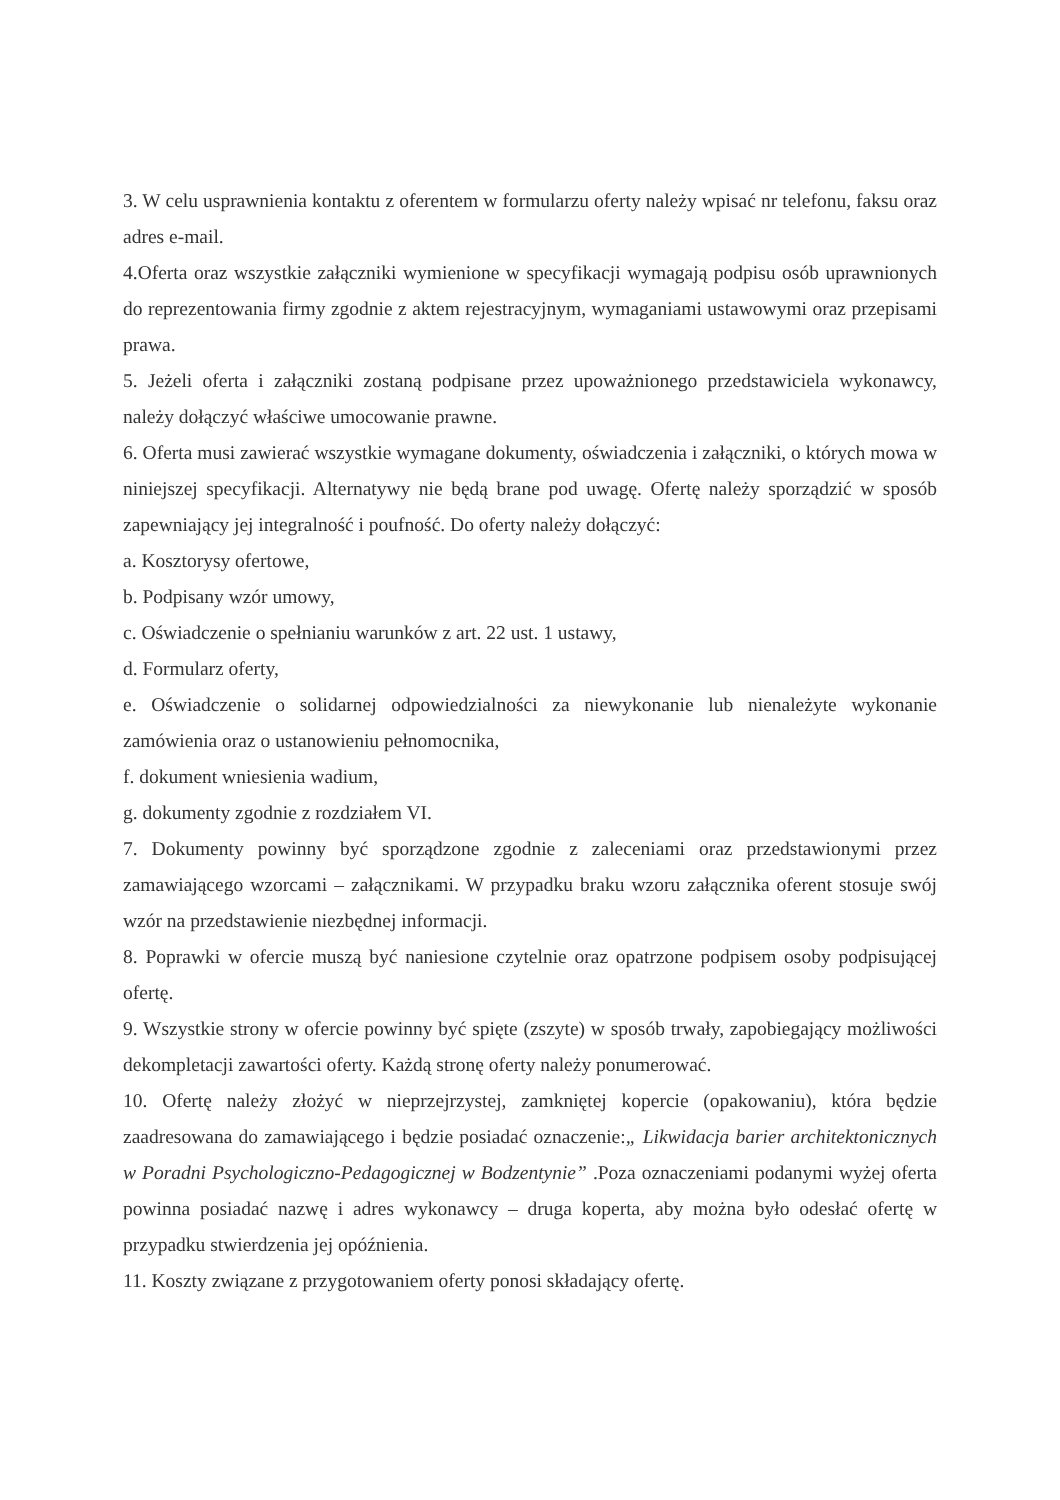3. W celu usprawnienia kontaktu z oferentem w formularzu oferty należy wpisać nr telefonu, faksu oraz adres e-mail.
4.Oferta oraz wszystkie załączniki wymienione w specyfikacji wymagają podpisu osób uprawnionych do reprezentowania firmy zgodnie z aktem rejestracyjnym, wymaganiami ustawowymi oraz przepisami prawa.
5. Jeżeli oferta i załączniki zostaną podpisane przez upoważnionego przedstawiciela wykonawcy, należy dołączyć właściwe umocowanie prawne.
6. Oferta musi zawierać wszystkie wymagane dokumenty, oświadczenia i załączniki, o których mowa w niniejszej specyfikacji. Alternatywy nie będą brane pod uwagę. Ofertę należy sporządzić w sposób zapewniający jej integralność i poufność. Do oferty należy dołączyć:
a. Kosztorysy ofertowe,
b. Podpisany wzór umowy,
c. Oświadczenie o spełnianiu warunków z art. 22 ust. 1 ustawy,
d. Formularz oferty,
e. Oświadczenie o solidarnej odpowiedzialności za niewykonanie lub nienależyte wykonanie zamówienia oraz o ustanowieniu pełnomocnika,
f. dokument wniesienia wadium,
g. dokumenty zgodnie z rozdziałem VI.
7. Dokumenty powinny być sporządzone zgodnie z zaleceniami oraz przedstawionymi przez zamawiającego wzorcami – załącznikami. W przypadku braku wzoru załącznika oferent stosuje swój wzór na przedstawienie niezbędnej informacji.
8. Poprawki w ofercie muszą być naniesione czytelnie oraz opatrzone podpisem osoby podpisującej ofertę.
9. Wszystkie strony w ofercie powinny być spięte (zszyte) w sposób trwały, zapobiegający możliwości dekompletacji zawartości oferty. Każdą stronę oferty należy ponumerować.
10. Ofertę należy złożyć w nieprzejrzystej, zamkniętej kopercie (opakowaniu), która będzie zaadresowana do zamawiającego i będzie posiadać oznaczenie:„ Likwidacja barier architektonicznych w Poradni Psychologiczno-Pedagogicznej w Bodzentynie” .Poza oznaczeniami podanymi wyżej oferta powinna posiadać nazwę i adres wykonawcy – druga koperta, aby można było odesłać ofertę w przypadku stwierdzenia jej opóźnienia.
11. Koszty związane z przygotowaniem oferty ponosi składający ofertę.